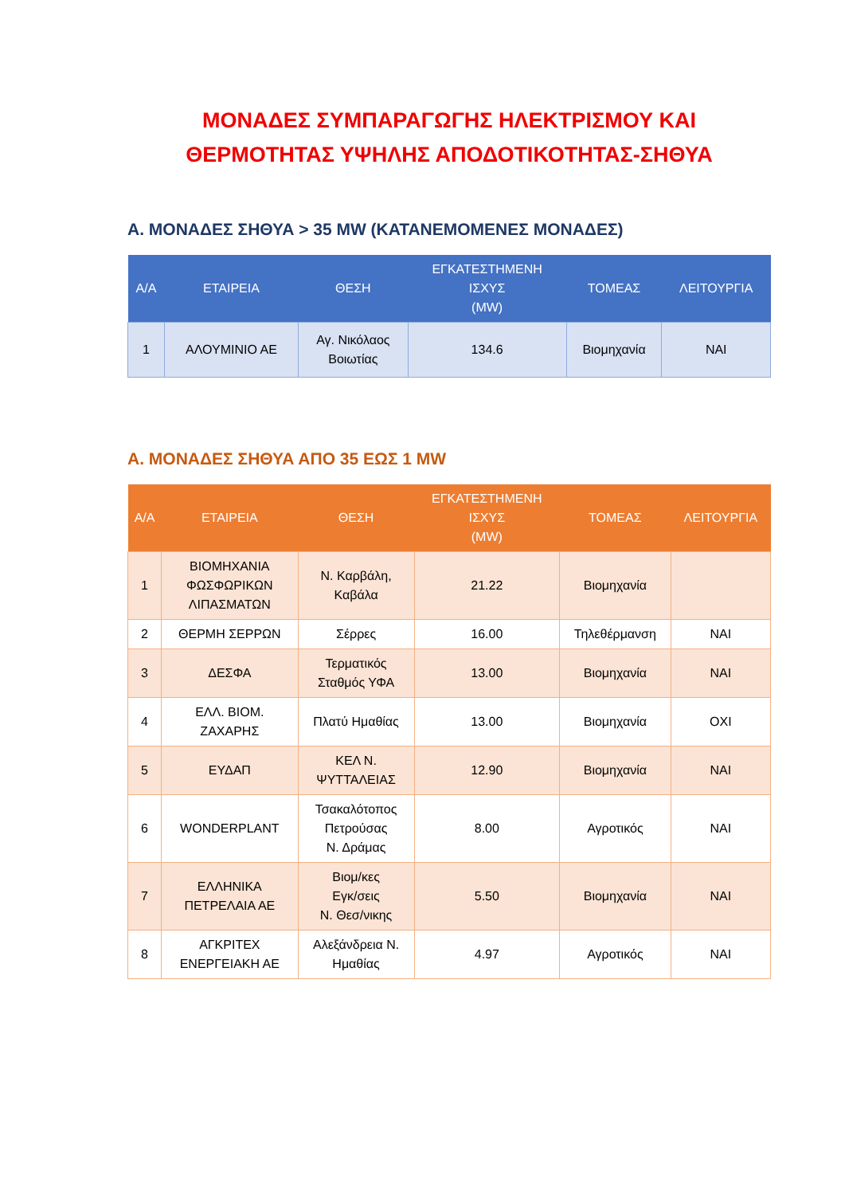ΜΟΝΑΔΕΣ ΣΥΜΠΑΡΑΓΩΓΗΣ ΗΛΕΚΤΡΙΣΜΟΥ ΚΑΙ
ΘΕΡΜΟΤΗΤΑΣ ΥΨΗΛΗΣ ΑΠΟΔΟΤΙΚΟΤΗΤΑΣ-ΣΗΘΥΑ
Α. ΜΟΝΑΔΕΣ ΣΗΘΥΑ > 35 MW (ΚΑΤΑΝΕΜΟΜΕΝΕΣ ΜΟΝΑΔΕΣ)
| Α/Α | ΕΤΑΙΡΕΙΑ | ΘΕΣΗ | ΕΓΚΑΤΕΣΤΗΜΕΝΗ ΙΣΧΥΣ (MW) | ΤΟΜΕΑΣ | ΛΕΙΤΟΥΡΓΙΑ |
| --- | --- | --- | --- | --- | --- |
| 1 | ΑΛΟΥΜΙΝΙΟ ΑΕ | Αγ. Νικόλαος Βοιωτίας | 134.6 | Βιομηχανία | ΝΑΙ |
Α. ΜΟΝΑΔΕΣ ΣΗΘΥΑ ΑΠΟ 35 ΕΩΣ 1 MW
| Α/Α | ΕΤΑΙΡΕΙΑ | ΘΕΣΗ | ΕΓΚΑΤΕΣΤΗΜΕΝΗ ΙΣΧΥΣ (MW) | ΤΟΜΕΑΣ | ΛΕΙΤΟΥΡΓΙΑ |
| --- | --- | --- | --- | --- | --- |
| 1 | ΒΙΟΜΗΧΑΝΙΑ ΦΩΣΦΩΡΙΚΩΝ ΛΙΠΑΣΜΑΤΩΝ | Ν. Καρβάλη, Καβάλα | 21.22 | Βιομηχανία | |
| 2 | ΘΕΡΜΗ ΣΕΡΡΩΝ | Σέρρες | 16.00 | Τηλεθέρμανση | ΝΑΙ |
| 3 | ΔΕΣΦΑ | Τερματικός Σταθμός ΥΦΑ | 13.00 | Βιομηχανία | ΝΑΙ |
| 4 | ΕΛΛ. ΒΙΟΜ. ΖΑΧΑΡΗΣ | Πλατύ Ημαθίας | 13.00 | Βιομηχανία | ΟΧΙ |
| 5 | ΕΥΔΑΠ | ΚΕΛ Ν. ΨΥΤΤΑΛΕΙΑΣ | 12.90 | Βιομηχανία | ΝΑΙ |
| 6 | WONDERPLANT | Τσακαλότοπος Πετρούσας Ν. Δράμας | 8.00 | Αγροτικός | ΝΑΙ |
| 7 | ΕΛΛΗΝΙΚΑ ΠΕΤΡΕΛΑΙΑ ΑΕ | Βιομ/κες Εγκ/σεις Ν. Θεσ/νικης | 5.50 | Βιομηχανία | ΝΑΙ |
| 8 | ΑΓΚΡΙΤΕΧ ΕΝΕΡΓΕΙΑΚΗ ΑΕ | Αλεξάνδρεια Ν. Ημαθίας | 4.97 | Αγροτικός | ΝΑΙ |